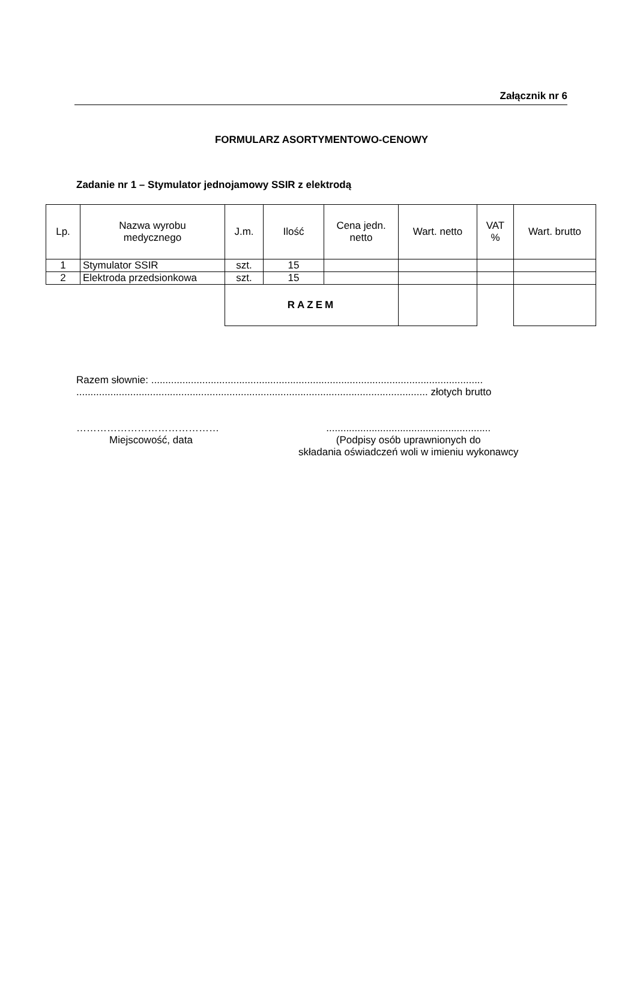Załącznik nr 6
FORMULARZ ASORTYMENTOWO-CENOWY
Zadanie nr 1 – Stymulator jednojamowy SSIR z elektrodą
| Lp. | Nazwa wyrobu medycznego | J.m. | Ilość | Cena jedn. netto | Wart. netto | VAT % | Wart. brutto |
| --- | --- | --- | --- | --- | --- | --- | --- |
| 1 | Stymulator SSIR | szt. | 15 | | | | |
| 2 | Elektroda przedsionkowa | szt. | 15 | | | | |
| | | RAZEM | | | | | |
Razem słownie: .....................................................................................................................
............................................................................................................................ złotych brutto
……………………………………
Miejscowość, data
..........................................................
(Podpisy osób uprawnionych do
składania oświadczeń woli w imieniu wykonawcy